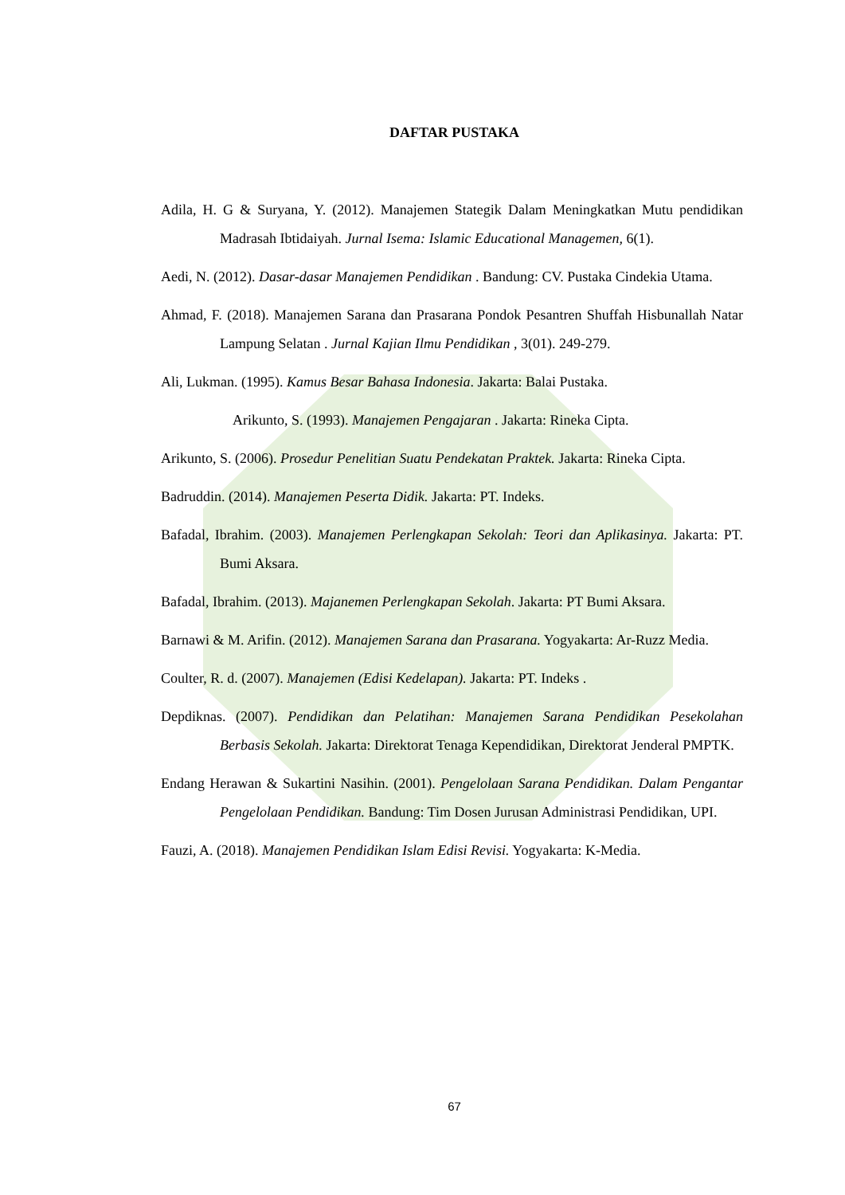DAFTAR PUSTAKA
Adila, H. G & Suryana, Y. (2012). Manajemen Stategik Dalam Meningkatkan Mutu pendidikan Madrasah Ibtidaiyah. Jurnal Isema: Islamic Educational Managemen, 6(1).
Aedi, N. (2012). Dasar-dasar Manajemen Pendidikan . Bandung: CV. Pustaka Cindekia Utama.
Ahmad, F. (2018). Manajemen Sarana dan Prasarana Pondok Pesantren Shuffah Hisbunallah Natar Lampung Selatan . Jurnal Kajian Ilmu Pendidikan , 3(01). 249-279.
Ali, Lukman. (1995). Kamus Besar Bahasa Indonesia. Jakarta: Balai Pustaka.
Arikunto, S. (1993). Manajemen Pengajaran . Jakarta: Rineka Cipta.
Arikunto, S. (2006). Prosedur Penelitian Suatu Pendekatan Praktek. Jakarta: Rineka Cipta.
Badruddin. (2014). Manajemen Peserta Didik. Jakarta: PT. Indeks.
Bafadal, Ibrahim. (2003). Manajemen Perlengkapan Sekolah: Teori dan Aplikasinya. Jakarta: PT. Bumi Aksara.
Bafadal, Ibrahim. (2013). Majanemen Perlengkapan Sekolah. Jakarta: PT Bumi Aksara.
Barnawi & M. Arifin. (2012). Manajemen Sarana dan Prasarana. Yogyakarta: Ar-Ruzz Media.
Coulter, R. d. (2007). Manajemen (Edisi Kedelapan). Jakarta: PT. Indeks .
Depdiknas. (2007). Pendidikan dan Pelatihan: Manajemen Sarana Pendidikan Pesekolahan Berbasis Sekolah. Jakarta: Direktorat Tenaga Kependidikan, Direktorat Jenderal PMPTK.
Endang Herawan & Sukartini Nasihin. (2001). Pengelolaan Sarana Pendidikan. Dalam Pengantar Pengelolaan Pendidikan. Bandung: Tim Dosen Jurusan Administrasi Pendidikan, UPI.
Fauzi, A. (2018). Manajemen Pendidikan Islam Edisi Revisi. Yogyakarta: K-Media.
67